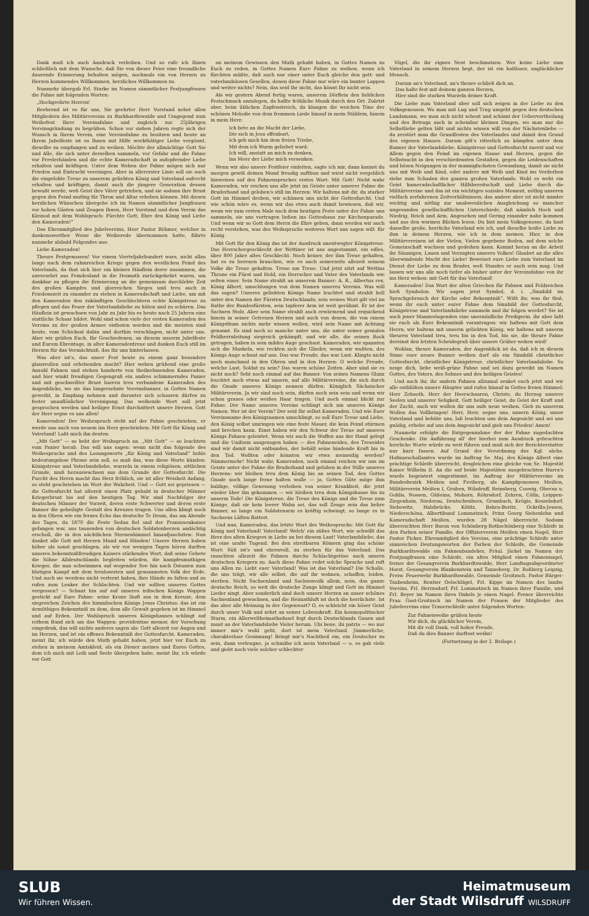Dank muß ich auch Ausdruck verleihen. Und so rufe ich Ihnen schließlich mit dem Wunsche, daß Sie von dieser Feier eine freundliche dauernde Erinnerung behalten mögen, nochmals ein von Herzen zu Herzen kommendes Willkommen, herzliches Willkommen zu.
Nunmehr übergab Frl. Starke im Namen sämmtlicher Festjungfrauen die Fahne mit folgenden Worten:
„Hochgeehrte Herren!
Beehrend ist es für uns, Sie geehrter Herr Vorstand nebst allen Mitgliedern des Militärvereins zu Burkhardtswalde und Umgegend zum Weihefest Ihrer Vereinsfahne und zugleich zur 25jährigen Vereinsgründung zu begrüßen. Schon vor sieben Jahren regte sich der Wunsch in Ihrem Verein, eine Vereinsfahne zu besitzen und heute an Ihrem Jubelfeste ist es Ihnen mit Hilfe werkthätiger Liebe vergönnt, dieselbe zu empfangen und zu weihen. Möchte der allmächtige Gott Sie und Alle, die sich unter derselben sammeln, vor Gefahr und die Fahne vor Frevlerhänden und die echte Kameradschaft in aufopfernder Liebe erhalten und kräftigen. Unter dem Wehen der Fahne mögen sich nur Frieden und Eintracht vereinigen. Aber in allererster Linie soll sie auch die eingelobte Treue zu unserem geliebten König und Vaterland aufrecht erhalten und kräftigen, damit auch die jüngere Generation dessen bewußt werde, weß Geist ihre Väter getrieben, und sie sodann ihre Brust gegen den Feind muthig für Thron und Altar erheben können. Mit diesen herzlichen Wünschen übergebe ich im Namen sämmtlicher Jungfrauen vor hohen Gästen und Zeugen Ihnen, Herr Vorstand und dem Verein das Kleinod mit dem Wahlspruch: Fürchte Gott, Ehre den König und Liebe den Kameraden!“
Das Ehrenmitglied des Jubelvereins, Herr Pastor Böhmer, welcher in dankenswerther Weise die Weiherede übernommen hatte, führte nunmehr alsbald Folgendes aus:
Liebe Kameraden!
Theure Festgenossen! Vor einem Vierteljahrhundert wars, nicht allzu lange nach dem ruhmreichen Kriege gegen den westlichen Feind des Vaterlands, da that sich hier ein kleines Häuflein derer zusammen, die unversehrt aus Feindesland in die Heimath zurückgekehrt waren, um dankbar zu pflegen die Erinnerung an die gemeinsam durchlebte Zeit des großen Kampfes und glorreichen Sieges und treu auch in Friedenszeit zu einander zu stehen in Kameradschaft und Liebe, um mit den Kameraden den zukünftigen Geschlechtern echte Königstreue zu pflegen und das Feuer der Vaterlandsliebe zu hüten und zu schüren. Das Häuflein ist gewachsen von Jahr zu Jahr bis es heute nach 25 Jahren eine stattliche Schaar bildet. Wohl sind schon viele der ersten Kameraden des Vereins zu der großen Armee entboten worden und die meisten sind heute, vom Schicksal dahin und dorthin verschlagen, nicht unter uns. Aber wir grüßen Euch, Ihr Geschiedenen, an diesem unserm Jubelfeste und Eurem Ehrentage, in alter Kameradentreue und danken Euch still im Herzen für das Vermächtniß, das Ihr uns hinterlassen.
Was aber ist's, das unser Fest heute zu einem ganz besonders glanzvollen und erhebenden macht? Hier wehen grüßend eine große Anzahl Fahnen und stehen hunderte von theilnehmenden Kameraden, und hier winkt freudigen Gegengruß ein andres schimmerndes Panier und mit geschwellter Brust harren treu verbundene Kameraden des Augenblicks, wo sie das langersehnte Vereinsbanner, in Gottes Namen geweiht, in Empfang nehmen und darunter sich schaaren dürfen zu fester unauflöslicher Vereinigung. Das weihende Wort soll jetzt gesprochen werden und heiliger Ernst durchzittert unsere Herzen. Gott der Herr segne es uns allen!
Kameraden! Der Weihespruch steht auf der Fahne geschrieben, er werde uns auch von neuem ins Herz geschrieben: Mit Gott für König und Vaterland! Laßt mich ihn deuten.
„Mit Gott“ — so hebt der Weihspruch an. „Mit Gott“ — so leuchtets vom Panier herab. Das will uns sagen: wenn nicht das folgende des Weihespruchs und des Losungsworts „für König und Vaterland“ hohle bedeutungslose Phrase sein soll, so muß das, was diese Worte künden: Königstreue und Vaterlandsliebe, wurzeln in einem religiösen, sittlichen Grunde, muß herauswachsen aus dem Grunde der Gottesfurcht. Die Furcht des Herrn macht das Herz fröhlich, sie ist aller Weisheit Anfang, so steht geschrieben im Wort der Wahrheit. Und — Gott sei gepriesen — die Gottesfurcht hat allezeit einen Platz gehabt in deutscher Männer Kriegerbrust bis auf den heutigen Tag. Wir sind Nachfolger der deutschen Männer der Vorzeit, deren erste Schwerter und deren erste Banner die geheiligte Gestalt des Kreuzes trugen. Uns allen klingt noch in den Ohren wie ein fernes Echo das deutsche Te Deum, das am Abende des Tages, da 1870 die Feste Sedan fiel und der Franzosenkaiser gefangen war, aus tausenden von deutschen Soldatenherzen andächtig erscholl, die in den nächtlichen Sternenhimmel hinaufjauchzten: Nun danket alle Gott mit Herzen Mund und Händen! Unsere Herzen haben höher als sonst geschlagen, als wir vor wenigen Tagen hören durften unseres bekenntnißfreudigen Kaisers stärkendes Wort, daß seine Gebete die Söhne Alldeutschlands begleiten würden, die kampfesmuthigen Krieger, die nun schwimmen auf wogender See hin nach Ostasien zum blutigen Kampf mit dem treulosesten und grausamsten Volk der Erde. Und auch sie werdens nicht verlernt haben, ihre Hände zu falten und zu rufen zum Lenker der Schlachten. Und wir sollten unseres Gottes vergessen? — Schaut hin auf auf unseres irdischen Königs Wappen gestickt auf Eure Fahne: seine Krone läuft aus in dem Kreuze, dem siegreichen Zeichen des himmlischen Königs Jesus Christus: das ist ein demüthiges Bekenntniß zu dem, dem alle Gewalt gegeben ist im Himmel und auf Erden. Der Wahlspruch unseres Königshauses schlingt auf rothem Band sich um das Wappen: providentiae memor, der Vorsehung eingedenk, das will nichts anderes sagen als: Gott allezeit vor Augen und im Herzen, und ist ein offenes Bekenntniß der Gottesfurcht. Kameraden, meint Ihr, ich würde den Muth gehabt haben, jetzt hier vor Euch zu stehen in meinem Amtskleid, als ein Diener meines und Eures Gottes, dem ich mich mit Leib und Seele übergeben habe, meint Ihr, ich würde vor Gott
an meinem Gewissen den Muth gehabt haben, in Gottes Namen zu Euch zu reden, in Gottes Namen Eure Fahne zu weihen, wenn ich fürchten müßte, daß auch nur einer unter Euch gleiche den gott- und vaterlandslosen Gesellen, denen diese Fahne nur wäre ein bunter Lappen und weiter nichts? Nein, das seid Ihr nicht, das könnt Ihr nicht sein.
Als wir gestern Abend fertig waren, unserem Dörflein den lieblichen Festschmuck anzulegen, da hallte fröhliche Musik durch den Ort. Zuletzt aber, beim üblichen Zapfenstreich, da klangen die weichen Töne der schönen Melodie von dem frommen Liede hinauf in mein Stüblein, hinein in mein Herz:
Ich bete an die Macht der Liebe,
Die sich in Jesu offenbart,
Ich geb mich hin dem freien Triebe,
Mit dem ich Wurm geliebet ward;
Ich will, anstatt an mich zu denken,
Ins Meer der Liebe mich versenken.
Wenn wir also unsere Festfeier einleiten, sagte ich mir, dann kannst du morgen gewiß deinen Mund freudig aufthun und wirst nicht vergeblich hinweisen auf des Fahnenspruches erstes Wort: Mit Gott! Nicht wahr Kameraden, wir reichen uns alle jetzt im Geiste unter unserer Fahne die Bruderhand und geloben's still im Herzen: Wir haltens mit dir, du starker Gott im Himmel droben, wir schämen uns nicht der Gottesfurcht. Und wie schön wäre es, wenn wir das etwa auch damit bewiesen, daß wir, wenn wir zum ersten Male nach dem heutigen Feste unter der Fahne uns sammeln, sie uns vortragen ließen ins Gotteshaus zur Kirchenparade. Und wenn wir so Gott dem Herrn die Ehre geben, dann werden wir auch recht verstehen, was des Weihspruchs weiteres Wort uns sagen will: für König.
Mit Gott für den König das ist der Ausdruck unentwegter Königstreue. Das Herrschergeschlecht der Wettiner ist uns angestammt, ein edles, über 800 Jahre altes Geschlecht. Noch keiner, der ihm Treue gehalten, hat es zu bereuen brauchen, wie es auch seinerseits allezeit seinem Volke die Treue gehalten. Treue um Treue. Und jetzt sitzt auf Wettins Throne ein Fürst und Held, ein Herrscher und Vater des Vaterlands wie selten einer. Sein Name strahlt an unserem Banner: A. R., Albertus rex, König Albert, umschlungen von dem Namen unseres Vereins. Was will das sagen? Unseres geliebten Königs Name leuchtet und strahlt hell unter den Namen der Fürsten Deutschlands; sein weises Wort gilt viel im Rathe der Bundesfürsten, sein tapferer Arm ist weit gerühmt. Er ist der Sachsen Stolz. Aber sein Name strahlt auch erwärmend und erquickend hinein in seiner Getreuen Herzen und auch von denen, die von einem Königsthum nichts mehr wissen wollen, wird sein Name mit Achtung genannt. Es sind noch so manche unter uns, die unter seiner genialen Feldherrnleitung siegreich gekämpft, und wir alle, die seinen Rock getragen, haben in sein mildes Auge geschaut. Kameraden, wie spannten sich die Muskeln, wie reckten sich die Glieder, wenn wir wußten, des Königs Auge schaut auf uns. Das war Freude, das war Lust. Klingts nicht noch manchmal in den Ohren und in den Herzen: O welche Freude, welche Lust, Soldat zu sein? Das waren schöne Zeiten. Aber sind sie es nicht noch? Seht noch einmal auf das Banner. Von seines Namens Glanz leuchtet auch etwas auf unsern, auf alle Militärvereine, die sich durch die Gnade unseres Königs nennen dürfen: Königlich Sächsischer Militärverein. Ja wir sind noch sein, dürfen noch sein sein und wenn wir schon graues oder weißes Haar tragen. Und noch einmal blickt zur Fahne. Der Name unseres Vereins schlingt sich um unseres Königs Namen. Wer ist der Verein? Der seid Ihr selbst Kameraden. Und wie Euer Vereinsname den Königsnamen umschlingt, so soll Eure Treue und Liebe, den König selbst umringen wie eine feste Mauer, die kein Feind stürmen und brechen kann. Einst haben wir den Schwur der Treue auf unseres Königs Fahnen geleistet. Wenn wir auch die Waffen aus der Hand gelegt und die Uniform ausgezogen haben — des Fahneneides, des Treueides sind wir damit nicht entbunden, der behält seine bindende Kraft bis in den Tod. Wollten oder könnten wir etwa meineidig werden? Nimmermehr! Nicht wahr, Kameraden, noch einmal reichen wir uns im Geiste unter der Fahne die Bruderhand und geloben in der Stille unseres Herzens: wir bleiben treu dem König bis an seinen Tod, den Gottes Gnade noch lange ferne halten wolle — ja, Gottes Güte möge ihm baldige, völlige Genesung verleihen von seiner Krankheit, die jetzt wieder über ihn gekommen — wir bleiben treu dem Königshause bis zu unserm Tode! Die Königstreue, die Treue des Königs und die Treue zum Könige, daß sie kein leerer Wahn sei, das soll Zeuge sein das hehre Banner, so lange ein Soldatenarm es kräftig schwingt, so lange es in Sachsens Lüften flattert.
Und nun, Kameraden, das letzte Wort des Weihespruchs: Mit Gott für König und Vaterland! Vaterland! Welch' ein süßes Wort, wie schwillt das Herz des alten Kriegers in Liebe an bei diesem Laut! Vaterlandsliebe, das ist eine uralte Tugend. Bei den streitbaren Römern ging das schöne Wort: Süß ist's und ehrenvoll, zu sterben für das Vaterland. Das rauschten allezeit die Fahnen durchs Schlachtgetöse auch unsern deutschen Kriegern zu. Auch diese Fahne redet solche Sprache und ruft uns Allen zu: Liebt euer Vaterland! Was ist das Vaterland? Die Scholle, die uns trägt, wir alle selbst, die auf ihr wohnen, schaffen, leiden, sterben. Nicht Sachsenland und Sachsenvolk allein, nein, das ganze deutsche Reich, so weit die deutsche Zunge klingt und Gott im Himmel Lieder singt. Aber sonderlich sind doch unsere Herzen an unser schönes Sachsenland gewachsen, und die Heimathluft ist doch die herrlichste. Ist das aber alle Meinung in der Gegenwart? O, es schleicht ein böser Geist durch unser Volk und zehrt an seiner Lebenskraft. Ein kosmopolitischer Sturm, ein Allerweltheimathsdusel fegt durch Deutschlands Gauen und zaust an der Vaterlandsliebe Vieler herum. Ubi bene, ibi patria — wo nur immer mir's wohl geht, dort ist mein Vaterland. Jämmerliche, charakterlose Gesinnung! Bringt mir's Nachtheil ein, ein Deutscher zu sein, dann verleugne, ja schmähe ich mein Vaterland — o, es gab viele und giebt noch viele solcher schlechter
Vögel, die ihr eignes Nest beschmutzen. Wer keine Liebe zum Vaterland in seinem Herzen hegt, der ist ein haltloser, unglücklicher Mensch.
Darum an's Vaterland, an's theure schließ dich an,
Das halte fest mit deinem ganzen Herzen,
Hier sind die starken Wurzeln deiner Kraft.
Die Liebe zum Vaterland aber soll sich zeigen in der Liebe zu den Volksgenossen. Wo man mit Lug und Trug umgeht gegen den deutschen Landsmann, wo man sich nicht scheut und schämt der Uebervortheilung und des Betrugs auch in scheinbar kleinen Dingen, wo man nur die Selbstliebe gelten läßt und nichts wissen will von der Nächstenliebe — da zerstört man die Grundfesten des Vaterlandes und damit den Grund des eigenen Hauses. Darum gilt's ritterlich zu kämpfen unter dem Banner der Vaterlandsliebe, Königstreue und Gottesfurcht zuerst und vor Allem gegen den Feind im eigenen Hause und Herzen, gegen die Selbstsucht in den verschiedensten Gestalten, gegen die Leidenschaften und bösen Neigungen in der mannigfachsten Gewandung, damit sie nicht uns mit Weib und Kind, oder andere mit Weib und Kind ins Verderben ziehe zum Schaden des ganzen großen Vaterlands. Wohl es weht ein Geist kameradschaftlicher Hilfsbereitschaft und Liebe durch die Militärvereine und das ist ein wichtiges soziales Moment, nöthig unseren vielfach zerfahrenen Zeitverhältnissen; das andere aber ist nicht minder wichtig und nöthig zur unabweislichen Ausgleichung so mancher ungesunden gesellschaftlichen Unterschiede, daß nämlich Hoch und Niedrig, Reich und Arm, Angesehen und Gering einander nahe kommen und aus den warmen Blicken lesen: Du bist mein Volksgenosse, du hast dasselbe große, herrliche Vaterland wie ich, und dieselbe heiße Liebe zu ihm in deinem Herzen, wie ich in dem meinen. Hier, in den Militärvereinen ist der Vielen, Vielen gegebene Boden, auf dem solche Gemeinschaft wachsen und gedeihen kann. Kommt heran an die Arbeit ihr Säumigen, Lauen und Verzagten unseres Volkes! Glaubet an die alles überwindende Macht der Liebe! Beweiset eure Liebe zum Vaterland im Dienst der Liebe zu dem Bruder, weß Standes er auch sein mag. Und lassen wir uns alle noch tiefer als bisher unter der Vereinsfahne von ihr ins Herz wehen: mit Gott für das Vaterland!
Kameraden! Das Wort der alten Griechen für Fahnen und Feldzeichen hieß Symbolon. Wir sagen jetzt Symbol, d. i. „Sinnbild im Sprachgebrauch der Kirche oder Bekenntniß“. Wißt ihr, was ihr thut, wenn ihr euch unter eurer Fahne dem Sinnbild der Gottesfurcht, Königstreue und Vaterlandsliebe sammeln und ihr folgen werdet? Sie ist auch jener Mannestugenden eine unermüdliche Predigerin, ihr aber laßt sie euch als Euer Bekenntniß vorantragen: wir haltens mit Gott dem Herrn, wir haltens mit unserm geliebten König, wir haltens mit unserm theuren Vaterland treu, treu bis in den Tod, bis sie, die theure Fahne dereinst den letzten Scheidegruß über unsere Gräber wehen wird!
Wohlan, theure Kameraden, der Augenblick ist da, daß ich in diesem Sinne euer neues Banner weihen darf als ein Sinnbild christlicher Gottesfurcht, christlicher Königstreue, christlicher Vaterlandsliebe. So neige dich, liebe weiß-grüne Fahne und sei dazu geweiht im Namen Gottes, des Vaters, des Sohnes und des heiligen Geistes!
Und auch ihr, ihr andern Fahnen allzumal senket euch jetzt und wir alle entblößen unsere Häupter und rufen hinauf in Gottes freien Himmel: Herr Zebaoth, Herr der Heerschaaren, Christe, du Herzog unserer Seelen und unserer Seligkeit, Gott heiliger Geist, du Geist der Kraft und der Zucht, auch wir wollen dir uns aufs neue weihen. Gieb zu unserem Wollen das Vollbringen! Herr, Herr, segne uns, unsern König, unser Vaterland und behüte uns, laß leuchten uns dein Angesicht und sei uns gnädig, erhebe auf uns dein Angesicht und gieb uns Frieden! Amen!
Nunmehr erfolgte die Entgegennahme der der Fahne zugedachten Geschenke. Die Anführung all' der hierbei zum Ausdruck gebrachten herrliche Worte würde zu weit führen und muß sich der Berichterstatter nur kurz fassen. Auf Grund der Verordnung des Kgl. sächs. Hofmarschallamtes wurde im Auftrag Se. Maj. des Königs Albert eine prächtige Schleife überreicht, desgleichen eine gleiche von Se. Majestät Kaiser Wilhelm II. An die auf beide Majestäten ausgebrachten Hurra's wurde begeistert eingestimmt. Im Auftrag der Militärvereine im Bundesbezirk Meißen und Freiberg, als Kampfgenossen Meißen, Militärverein Meißen I, Gruben, Wilsdruff, Reinsberg, Coswig, Oberau u. Gohlis, Nossen, Gäßeina, Mohorn, Röhrsdorf, Zehren, Cölln, Leippen-Ziegenhain, Niederau, Deutschenbora, Grumbach, Krögis, Kesselsdorf, Siebowitz, Halsbrücke, Kötitz, Bahra-Boritz, Ockrilla-Jessen, Niederschöna, Albertibund Lommatzsch, Prinz Georg Siebenlehn und Kameradschaft Meißen, wurden 28 Nägel überreicht. Sodann überreichten Herr Baron von Schönberg-Rothschönberg eine Schleife in den Farben seiner Familie, der Offizierverein Meißen einen Nagel, Herr Pastor Ficker, Ehrenmitglied des Vereins, eine prächtige Schleife unter sinnreichen Deutungsworten der Farben der Schleife, die Gemeinde Burkhardtswalde ein Fahnenbandelier, Fräul. Jäckel im Namen der Festjungfrauen eine Schleife, ein altes Mitglied einen Fahnennagel, ferner der Gesangverein Burkhardtswalde, Herr Landtagsabgeordneter Horst, Gesangverein Blankenstein und Tanneberg, Dr. Roßberg Leipzig, Freiw. Feuerwehr Burkhardtswalde, Gemeinde Groitzsch, Pastor Bürger-Taubenheim, Rentier Oelschlägel, Frl. Kippe im Namen des landw. Vereins, Frl. Herrnsdorf, Frl. Lommatzsch im Namen ihrer Familie, und Frl. Beyer im Namen ihres Onkels je einen Nagel. Ferner überreichte Frau Gast-Groitzsch im Namen der Frauen der Mitglieder des Jubelvereins eine Trauerschleife unter folgenden Worten:
Zur Fahnenweihe grüßen heute
Wir dich, du glücklicher Verein,
Mit dir voll Dank, voll hoher Freude,
Daß du dies Banner durftest weihn!
(Fortsetzung in der 2. Beilage.)
SLUB
Wir führen Wissen.
Heimatmuseum
der Stadt Wilsdruff WILSDRUFF